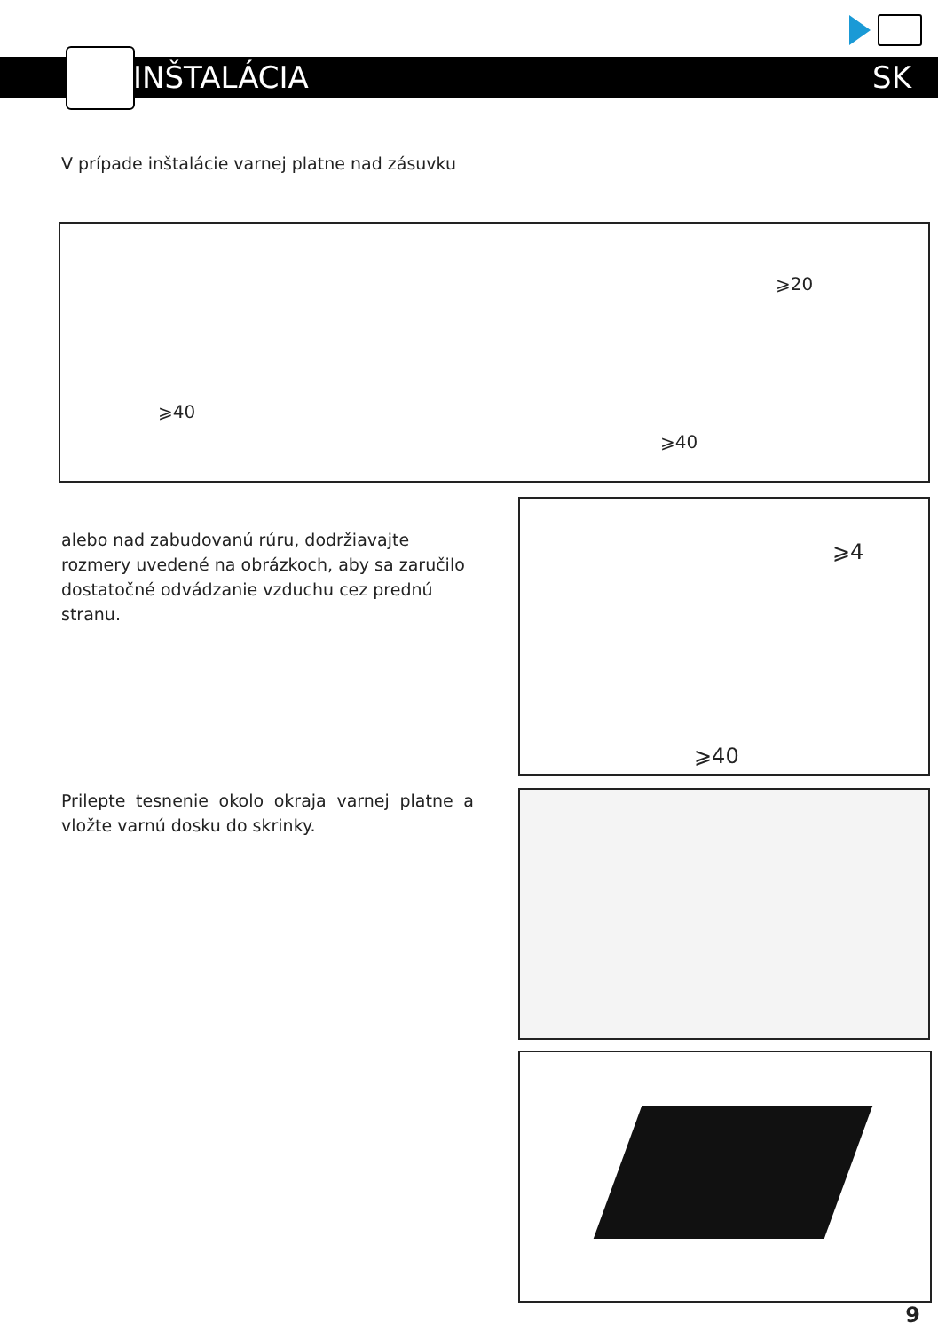INŠTALÁCIA SK
V prípade inštalácie varnej platne nad zásuvku
⩾40
⩾20
⩾40
alebo nad zabudovanú rúru, dodržiavajte rozmery uvedené na obrázkoch, aby sa zaručilo dostatočné odvádzanie vzduchu cez prednú stranu.
⩾4
⩾40
Prilepte tesnenie okolo okraja varnej platne a vložte varnú dosku do skrinky.
9